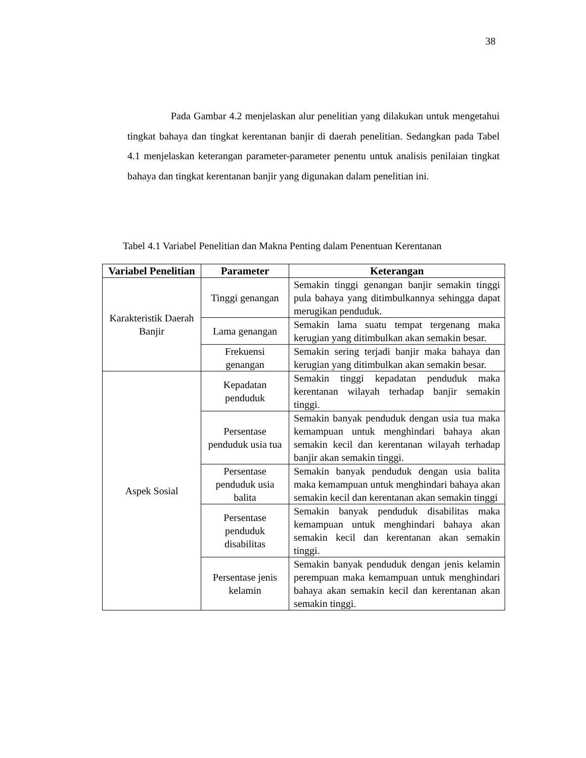38
Pada Gambar 4.2 menjelaskan alur penelitian yang dilakukan untuk mengetahui tingkat bahaya dan tingkat kerentanan banjir di daerah penelitian. Sedangkan pada Tabel 4.1 menjelaskan keterangan parameter-parameter penentu untuk analisis penilaian tingkat bahaya dan tingkat kerentanan banjir yang digunakan dalam penelitian ini.
Tabel 4.1 Variabel Penelitian dan Makna Penting dalam Penentuan Kerentanan
| Variabel Penelitian | Parameter | Keterangan |
| --- | --- | --- |
| Karakteristik Daerah Banjir | Tinggi genangan | Semakin tinggi genangan banjir semakin tinggi pula bahaya yang ditimbulkannya sehingga dapat merugikan penduduk. |
| | Lama genangan | Semakin lama suatu tempat tergenang maka kerugian yang ditimbulkan akan semakin besar. |
| | Frekuensi genangan | Semakin sering terjadi banjir maka bahaya dan kerugian yang ditimbulkan akan semakin besar. |
| Aspek Sosial | Kepadatan penduduk | Semakin tinggi kepadatan penduduk maka kerentanan wilayah terhadap banjir semakin tinggi. |
| | Persentase penduduk usia tua | Semakin banyak penduduk dengan usia tua maka kemampuan untuk menghindari bahaya akan semakin kecil dan kerentanan wilayah terhadap banjir akan semakin tinggi. |
| | Persentase penduduk usia balita | Semakin banyak penduduk dengan usia balita maka kemampuan untuk menghindari bahaya akan semakin kecil dan kerentanan akan semakin tinggi |
| | Persentase penduduk disabilitas | Semakin banyak penduduk disabilitas maka kemampuan untuk menghindari bahaya akan semakin kecil dan kerentanan akan semakin tinggi. |
| | Persentase jenis kelamin | Semakin banyak penduduk dengan jenis kelamin perempuan maka kemampuan untuk menghindari bahaya akan semakin kecil dan kerentanan akan semakin tinggi. |